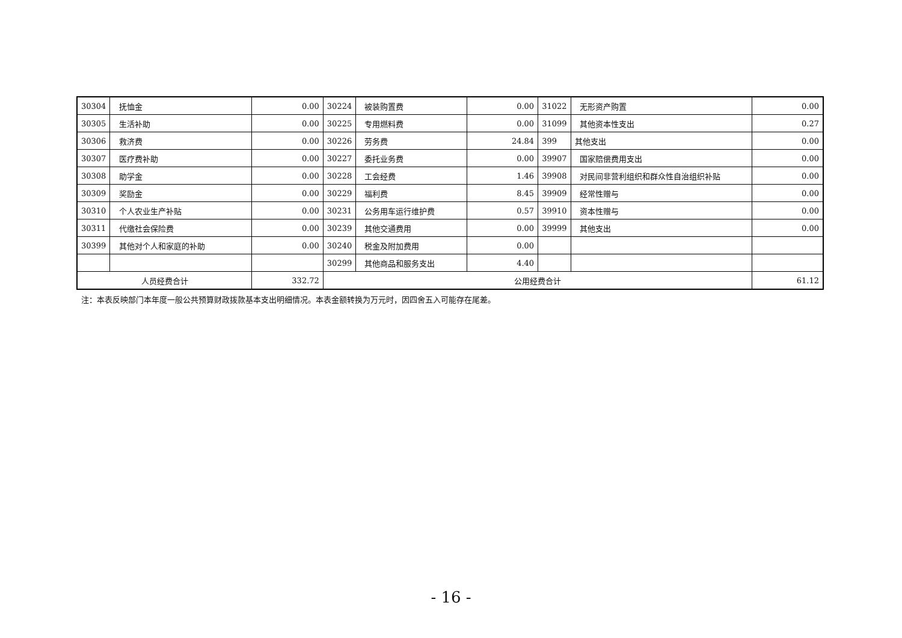| 30304 | 抚恤金 | 0.00 | 30224 | 被装购置费 | 0.00 | 31022 | 无形资产购置 | 0.00 |
| 30305 | 生活补助 | 0.00 | 30225 | 专用燃料费 | 0.00 | 31099 | 其他资本性支出 | 0.27 |
| 30306 | 救济费 | 0.00 | 30226 | 劳务费 | 24.84 | 399 | 其他支出 | 0.00 |
| 30307 | 医疗费补助 | 0.00 | 30227 | 委托业务费 | 0.00 | 39907 | 国家赔偿费用支出 | 0.00 |
| 30308 | 助学金 | 0.00 | 30228 | 工会经费 | 1.46 | 39908 | 对民间非营利组织和群众性自治组织补贴 | 0.00 |
| 30309 | 奖励金 | 0.00 | 30229 | 福利费 | 8.45 | 39909 | 经常性赠与 | 0.00 |
| 30310 | 个人农业生产补贴 | 0.00 | 30231 | 公务用车运行维护费 | 0.57 | 39910 | 资本性赠与 | 0.00 |
| 30311 | 代缴社会保险费 | 0.00 | 30239 | 其他交通费用 | 0.00 | 39999 | 其他支出 | 0.00 |
| 30399 | 其他对个人和家庭的补助 | 0.00 | 30240 | 税金及附加费用 | 0.00 | | | |
| | | | 30299 | 其他商品和服务支出 | 4.40 | | | |
| 人员经费合计 | | 332.72 | 公用经费合计 | | | | | 61.12 |
注：本表反映部门本年度一般公共预算财政拨款基本支出明细情况。本表金额转换为万元时，因四舍五入可能存在尾差。
- 16 -